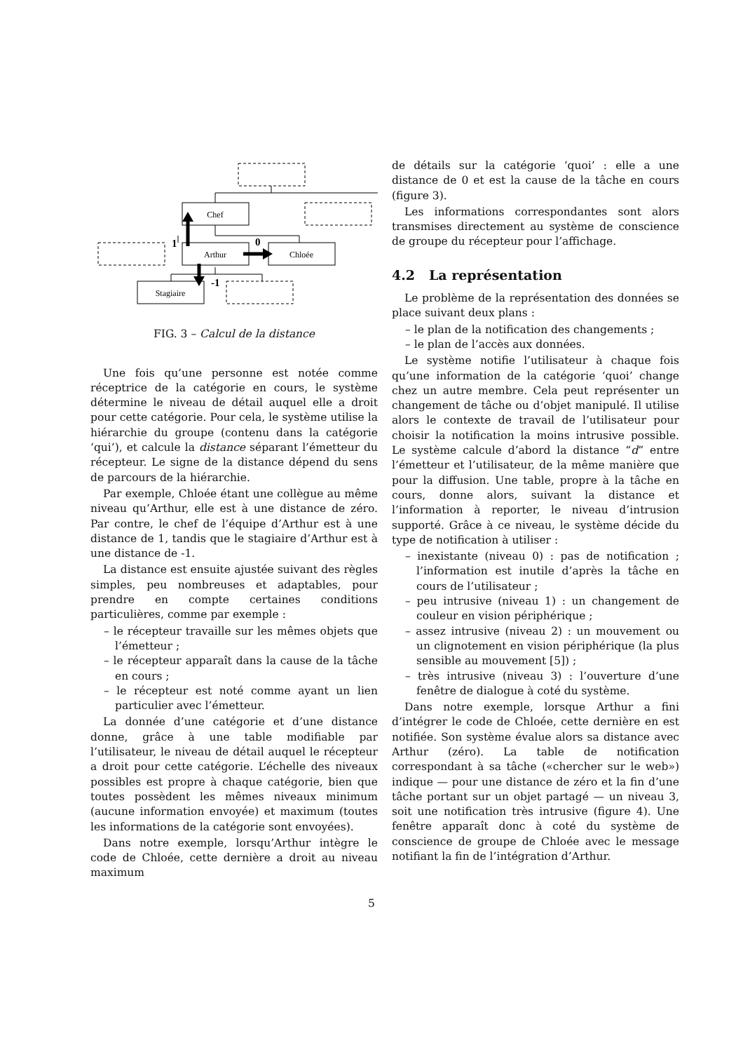Chef
Arthur
Chloée
Stagiaire
1
0
-1
FIG. 3 – Calcul de la distance
Une fois qu’une personne est notée comme réceptrice de la catégorie en cours, le système détermine le niveau de détail auquel elle a droit pour cette catégorie. Pour cela, le système utilise la hiérarchie du groupe (contenu dans la catégorie ‘qui’), et calcule la distance séparant l’émetteur du récepteur. Le signe de la distance dépend du sens de parcours de la hiérarchie.
Par exemple, Chloée étant une collègue au même niveau qu’Arthur, elle est à une distance de zéro. Par contre, le chef de l’équipe d’Arthur est à une distance de 1, tandis que le stagiaire d’Arthur est à une distance de -1.
La distance est ensuite ajustée suivant des règles simples, peu nombreuses et adaptables, pour prendre en compte certaines conditions particulières, comme par exemple :
– le récepteur travaille sur les mêmes objets que l’émetteur ;
– le récepteur apparaît dans la cause de la tâche en cours ;
– le récepteur est noté comme ayant un lien particulier avec l’émetteur.
La donnée d’une catégorie et d’une distance donne, grâce à une table modifiable par l’utilisateur, le niveau de détail auquel le récepteur a droit pour cette catégorie. L’échelle des niveaux possibles est propre à chaque catégorie, bien que toutes possèdent les mêmes niveaux minimum (aucune information envoyée) et maximum (toutes les informations de la catégorie sont envoyées).
Dans notre exemple, lorsqu’Arthur intègre le code de Chloée, cette dernière a droit au niveau maximum
de détails sur la catégorie ‘quoi’ : elle a une distance de 0 et est la cause de la tâche en cours (figure 3).
Les informations correspondantes sont alors transmises directement au système de conscience de groupe du récepteur pour l’affichage.
4.2 La représentation
Le problème de la représentation des données se place suivant deux plans :
– le plan de la notification des changements ;
– le plan de l’accès aux données.
Le système notifie l’utilisateur à chaque fois qu’une information de la catégorie ‘quoi’ change chez un autre membre. Cela peut représenter un changement de tâche ou d’objet manipulé. Il utilise alors le contexte de travail de l’utilisateur pour choisir la notification la moins intrusive possible. Le système calcule d’abord la distance “d” entre l’émetteur et l’utilisateur, de la même manière que pour la diffusion. Une table, propre à la tâche en cours, donne alors, suivant la distance et l’information à reporter, le niveau d’intrusion supporté. Grâce à ce niveau, le système décide du type de notification à utiliser :
– inexistante (niveau 0) : pas de notification ; l’information est inutile d’après la tâche en cours de l’utilisateur ;
– peu intrusive (niveau 1) : un changement de couleur en vision périphérique ;
– assez intrusive (niveau 2) : un mouvement ou un clignotement en vision périphérique (la plus sensible au mouvement [5]) ;
– très intrusive (niveau 3) : l’ouverture d’une fenêtre de dialogue à coté du système.
Dans notre exemple, lorsque Arthur a fini d’intégrer le code de Chloée, cette dernière en est notifiée. Son système évalue alors sa distance avec Arthur (zéro). La table de notification correspondant à sa tâche («chercher sur le web») indique — pour une distance de zéro et la fin d’une tâche portant sur un objet partagé — un niveau 3, soit une notification très intrusive (figure 4). Une fenêtre apparaît donc à coté du système de conscience de groupe de Chloée avec le message notifiant la fin de l’intégration d’Arthur.
5